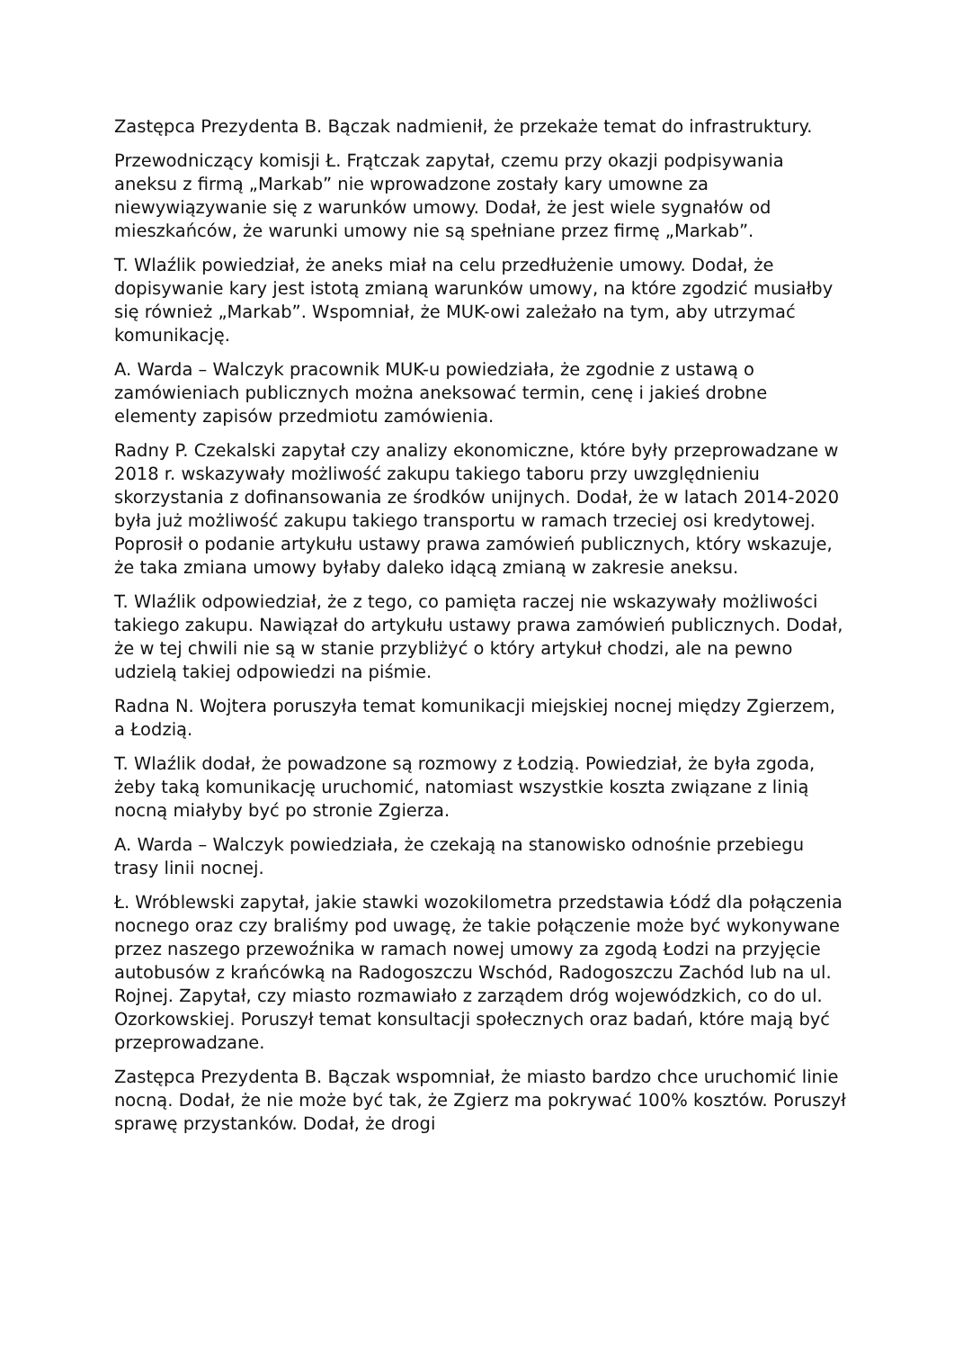Zastępca Prezydenta B. Bączak nadmienił, że przekaże temat do infrastruktury.
Przewodniczący komisji Ł. Frątczak zapytał, czemu przy okazji podpisywania aneksu z firmą „Markab” nie wprowadzone zostały kary umowne za niewywiązywanie się z warunków umowy. Dodał, że jest wiele sygnałów od mieszkańców, że warunki umowy nie są spełniane przez firmę „Markab”.
T. Wlaźlik powiedział, że aneks miał na celu przedłużenie umowy. Dodał, że dopisywanie kary jest istotą zmianą warunków umowy, na które zgodzić musiałby się również „Markab”. Wspomniał, że MUK-owi zależało na tym, aby utrzymać komunikację.
A. Warda – Walczyk pracownik MUK-u powiedziała, że zgodnie z ustawą o zamówieniach publicznych można aneksować termin, cenę i jakieś drobne elementy zapisów przedmiotu zamówienia.
Radny P. Czekalski zapytał czy analizy ekonomiczne, które były przeprowadzane w 2018 r. wskazywały możliwość zakupu takiego taboru przy uwzględnieniu skorzystania z dofinansowania ze środków unijnych. Dodał, że w latach 2014-2020 była już możliwość zakupu takiego transportu w ramach trzeciej osi kredytowej. Poprosił o podanie artykułu ustawy prawa zamówień publicznych, który wskazuje, że taka zmiana umowy byłaby daleko idącą zmianą w zakresie aneksu.
T. Wlaźlik odpowiedział, że z tego, co pamięta raczej nie wskazywały możliwości takiego zakupu. Nawiązał do artykułu ustawy prawa zamówień publicznych. Dodał, że w tej chwili nie są w stanie przybliżyć o który artykuł chodzi, ale na pewno udzielą takiej odpowiedzi na piśmie.
Radna N. Wojtera poruszyła temat komunikacji miejskiej nocnej między Zgierzem, a Łodzią.
T. Wlaźlik dodał, że powadzone są rozmowy z Łodzią. Powiedział, że była zgoda, żeby taką komunikację uruchomić, natomiast wszystkie koszta związane z linią nocną miałyby być po stronie Zgierza.
A. Warda – Walczyk powiedziała, że czekają na stanowisko odnośnie przebiegu trasy linii nocnej.
Ł. Wróblewski zapytał, jakie stawki wozokilometra przedstawia Łódź dla połączenia nocnego oraz czy braliśmy pod uwagę, że takie połączenie może być wykonywane przez naszego przewoźnika w ramach nowej umowy za zgodą Łodzi na przyjęcie autobusów z krańcówką na Radogoszczu Wschód, Radogoszczu Zachód lub na ul. Rojnej. Zapytał, czy miasto rozmawiało z zarządem dróg wojewódzkich, co do ul. Ozorkowskiej. Poruszył temat konsultacji społecznych oraz badań, które mają być przeprowadzane.
Zastępca Prezydenta B. Bączak wspomniał, że miasto bardzo chce uruchomić linie nocną. Dodał, że nie może być tak, że Zgierz ma pokrywać 100% kosztów. Poruszył sprawę przystanków. Dodał, że drogi